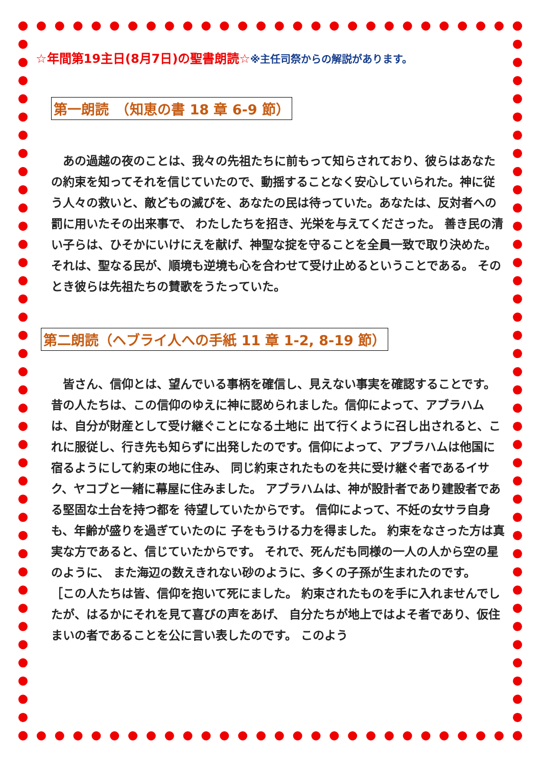☆年間第19主日(8月7日)の聖書朗読☆※主任司祭からの解説があります。
第一朗読　（知恵の書 18 章 6-9 節）
　あの過越の夜のことは、我々の先祖たちに前もって知らされており、彼らはあなたの約束を知ってそれを信じていたので、動揺することなく安心していられた。神に従う人々の救いと、敵どもの滅びを、あなたの民は待っていた。あなたは、反対者への罰に用いたその出来事で、 わたしたちを招き、光栄を与えてくださった。 善き民の清い子らは、ひそかにいけにえを献げ、神聖な掟を守ることを全員一致で取り決めた。 それは、聖なる民が、順境も逆境も心を合わせて受け止めるということである。 そのとき彼らは先祖たちの賛歌をうたっていた。
第二朗読（ヘブライ人への手紙 11 章 1-2, 8-19 節）
　皆さん、信仰とは、望んでいる事柄を確信し、見えない事実を確認することです。 昔の人たちは、この信仰のゆえに神に認められました。信仰によって、アブラハムは、自分が財産として受け継ぐことになる土地に 出て行くように召し出されると、これに服従し、行き先も知らずに出発したのです。信仰によって、アブラハムは他国に宿るようにして約束の地に住み、 同じ約束されたものを共に受け継ぐ者であるイサク、ヤコブと一緒に幕屋に住みました。 アブラハムは、神が設計者であり建設者である堅固な土台を持つ都を 待望していたからです。 信仰によって、不妊の女サラ自身も、年齢が盛りを過ぎていたのに 子をもうける力を得ました。 約束をなさった方は真実な方であると、信じていたからです。 それで、死んだも同様の一人の人から空の星のように、 また海辺の数えきれない砂のように、多くの子孫が生まれたのです。
［この人たちは皆、信仰を抱いて死にました。 約束されたものを手に入れませんでしたが、はるかにそれを見て喜びの声をあげ、 自分たちが地上ではよそ者であり、仮住まいの者であることを公に言い表したのです。 このよう